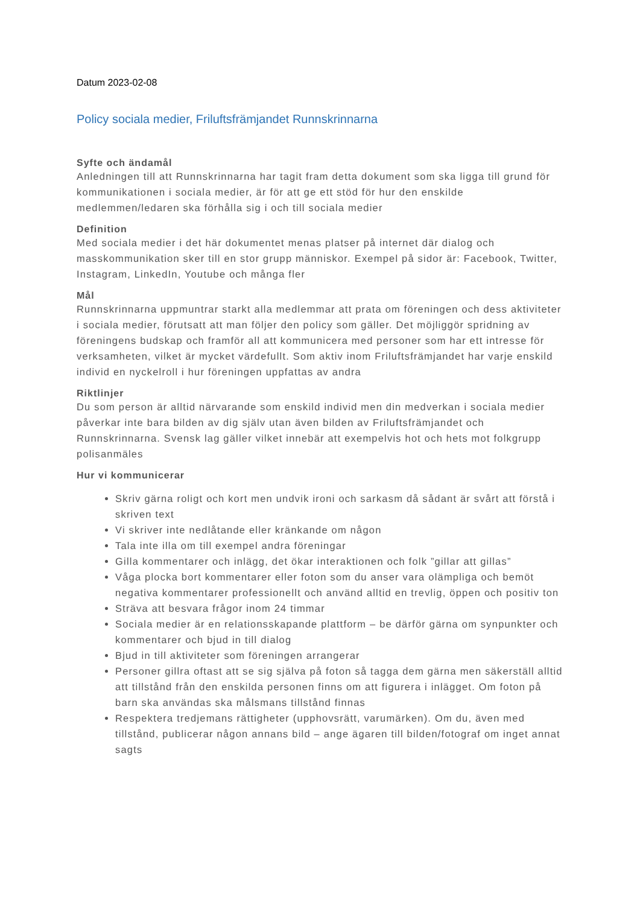Datum 2023-02-08
Policy sociala medier, Friluftsfrämjandet Runnskrinnarna
Syfte och ändamål
Anledningen till att Runnskrinnarna har tagit fram detta dokument som ska ligga till grund för kommunikationen i sociala medier, är för att ge ett stöd för hur den enskilde medlemmen/ledaren ska förhålla sig i och till sociala medier
Definition
Med sociala medier i det här dokumentet menas platser på internet där dialog och masskommunikation sker till en stor grupp människor. Exempel på sidor är: Facebook, Twitter, Instagram, LinkedIn, Youtube och många fler
Mål
Runnskrinnarna uppmuntrar starkt alla medlemmar att prata om föreningen och dess aktiviteter i sociala medier, förutsatt att man följer den policy som gäller. Det möjliggör spridning av föreningens budskap och framför all att kommunicera med personer som har ett intresse för verksamheten, vilket är mycket värdefullt. Som aktiv inom Friluftsfrämjandet har varje enskild individ en nyckelroll i hur föreningen uppfattas av andra
Riktlinjer
Du som person är alltid närvarande som enskild individ men din medverkan i sociala medier påverkar inte bara bilden av dig själv utan även bilden av Friluftsfrämjandet och Runnskrinnarna. Svensk lag gäller vilket innebär att exempelvis hot och hets mot folkgrupp polisanmäles
Hur vi kommunicerar
Skriv gärna roligt och kort men undvik ironi och sarkasm då sådant är svårt att förstå i skriven text
Vi skriver inte nedlåtande eller kränkande om någon
Tala inte illa om till exempel andra föreningar
Gilla kommentarer och inlägg, det ökar interaktionen och folk ”gillar att gillas”
Våga plocka bort kommentarer eller foton som du anser vara olämpliga och bemöt negativa kommentarer professionellt och använd alltid en trevlig, öppen och positiv ton
Sträva att besvara frågor inom 24 timmar
Sociala medier är en relationsskapande plattform – be därför gärna om synpunkter och kommentarer och bjud in till dialog
Bjud in till aktiviteter som föreningen arrangerar
Personer gillra oftast att se sig själva på foton så tagga dem gärna men säkerställ alltid att tillstånd från den enskilda personen finns om att figurera i inlägget. Om foton på barn ska användas ska målsmans tillstånd finnas
Respektera tredjemans rättigheter (upphovsrätt, varumärken). Om du, även med tillstånd, publicerar någon annans bild – ange ägaren till bilden/fotograf om inget annat sagts